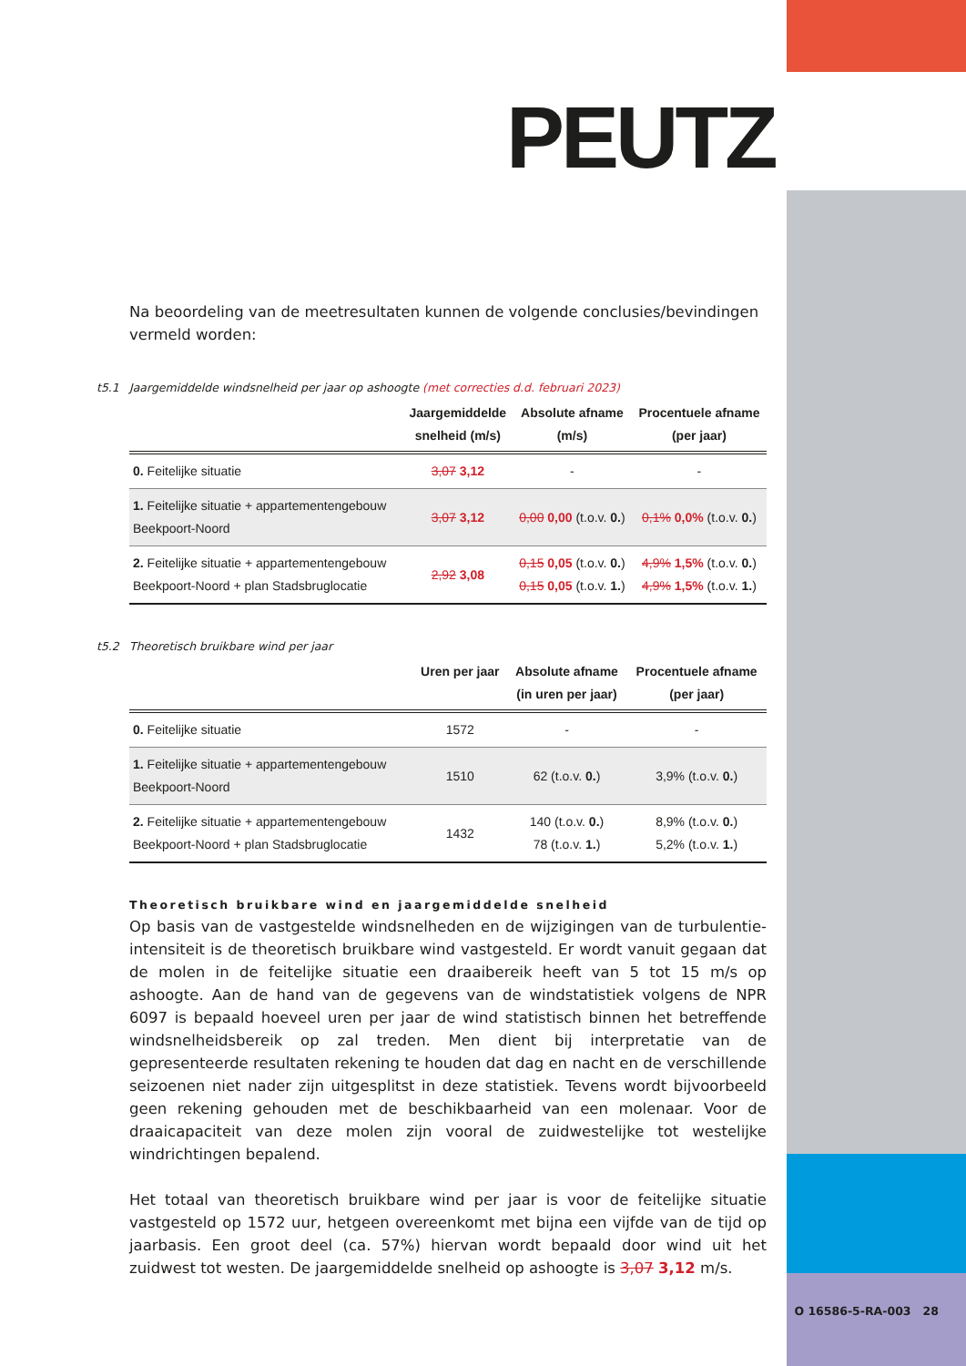PEUTZ
Na beoordeling van de meetresultaten kunnen de volgende conclusies/bevindingen vermeld worden:
t5.1 Jaargemiddelde windsnelheid per jaar op ashoogte (met correcties d.d. februari 2023)
| | Jaargemiddelde snelheid (m/s) | Absolute afname (m/s) | Procentuele afname (per jaar) |
| --- | --- | --- | --- |
| 0. Feitelijke situatie | 3,07 3,12 | - | - |
| 1. Feitelijke situatie + appartementengebouw Beekpoort-Noord | 3,07 3,12 | 0,00 0,00 (t.o.v. 0. ) | 0,1% 0,0% (t.o.v. 0. ) |
| 2. Feitelijke situatie + appartementengebouw Beekpoort-Noord + plan Stadsbruglocatie | 2,92 3,08 | 0,15 0,05 (t.o.v. 0. ) 0,15 0,05 (t.o.v. 1. ) | 4,9% 1,5% (t.o.v. 0. ) 4,9% 1,5% (t.o.v. 1. ) |
t5.2 Theoretisch bruikbare wind per jaar
| | Uren per jaar | Absolute afname (in uren per jaar) | Procentuele afname (per jaar) |
| --- | --- | --- | --- |
| 0. Feitelijke situatie | 1572 | - | - |
| 1. Feitelijke situatie + appartementengebouw Beekpoort-Noord | 1510 | 62 (t.o.v. 0. ) | 3,9% (t.o.v. 0. ) |
| 2. Feitelijke situatie + appartementengebouw Beekpoort-Noord + plan Stadsbruglocatie | 1432 | 140 (t.o.v. 0. ) 78 (t.o.v. 1. ) | 8,9% (t.o.v. 0. ) 5,2% (t.o.v. 1. ) |
Theoretisch bruikbare wind en jaargemiddelde snelheid
Op basis van de vastgestelde windsnelheden en de wijzigingen van de turbulentie-intensiteit is de theoretisch bruikbare wind vastgesteld. Er wordt vanuit gegaan dat de molen in de feitelijke situatie een draaibereik heeft van 5 tot 15 m/s op ashoogte. Aan de hand van de gegevens van de windstatistiek volgens de NPR 6097 is bepaald hoeveel uren per jaar de wind statistisch binnen het betreffende windsnelheidsbereik op zal treden. Men dient bij interpretatie van de gepresenteerde resultaten rekening te houden dat dag en nacht en de verschillende seizoenen niet nader zijn uitgesplitst in deze statistiek. Tevens wordt bijvoorbeeld geen rekening gehouden met de beschikbaarheid van een molenaar. Voor de draaicapaciteit van deze molen zijn vooral de zuidwestelijke tot westelijke windrichtingen bepalend.
Het totaal van theoretisch bruikbare wind per jaar is voor de feitelijke situatie vastgesteld op 1572 uur, hetgeen overeenkomt met bijna een vijfde van de tijd op jaarbasis. Een groot deel (ca. 57%) hiervan wordt bepaald door wind uit het zuidwest tot westen. De jaargemiddelde snelheid op ashoogte is 3,07 3,12 m/s.
O 16586-5-RA-003 28